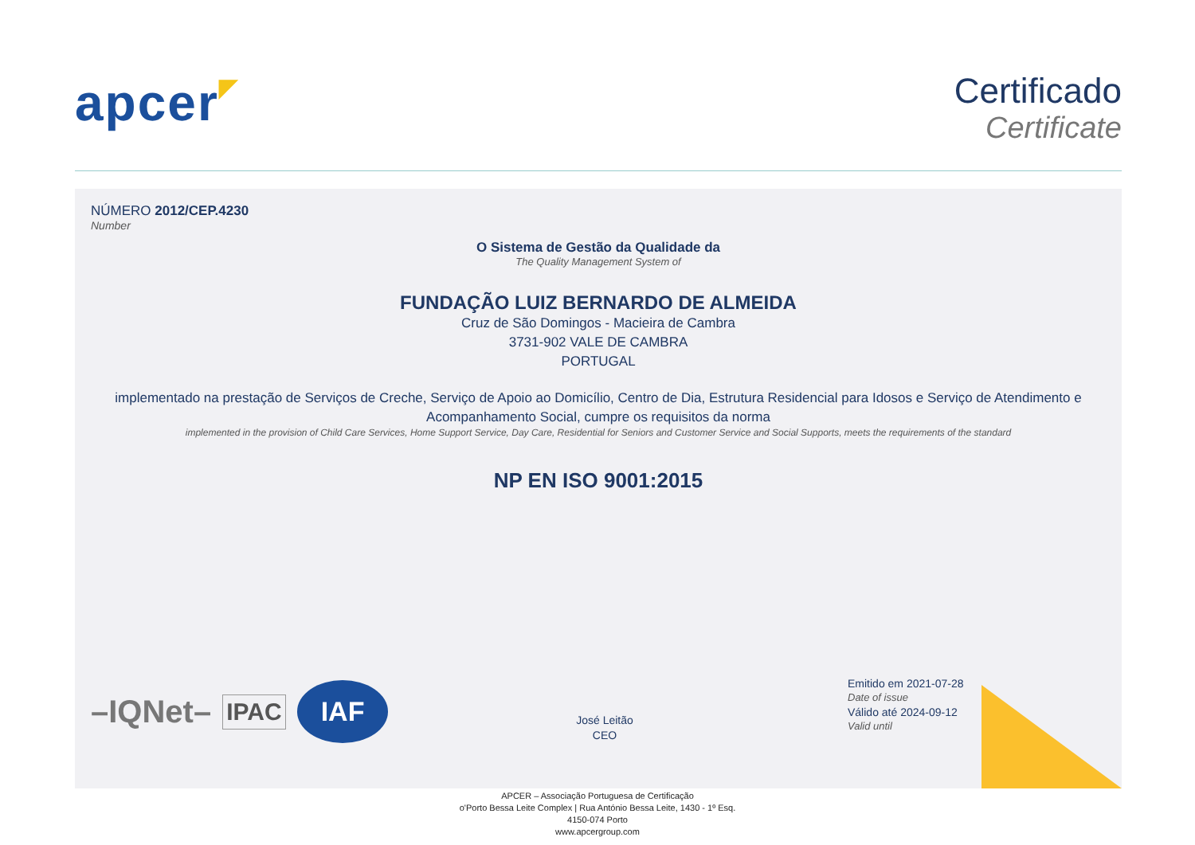apcer◤
Certificado
Certificate
NÚMERO 2012/CEP.4230
Number
O Sistema de Gestão da Qualidade da
The Quality Management System of
FUNDAÇÃO LUIZ BERNARDO DE ALMEIDA
Cruz de São Domingos - Macieira de Cambra
3731-902 VALE DE CAMBRA
PORTUGAL
implementado na prestação de Serviços de Creche, Serviço de Apoio ao Domicílio, Centro de Dia, Estrutura Residencial para Idosos e Serviço de Atendimento e Acompanhamento Social, cumpre os requisitos da norma
implemented in the provision of Child Care Services, Home Support Service, Day Care, Residential for Seniors and Customer Service and Social Supports, meets the requirements of the standard
NP EN ISO 9001:2015
–IQNet– IPAC IAF
José Leitão
CEO
Emitido em 2021-07-28
Date of issue
Válido até 2024-09-12
Valid until
APCER – Associação Portuguesa de Certificação
o'Porto Bessa Leite Complex | Rua António Bessa Leite, 1430 - 1º Esq.
4150-074 Porto
www.apcergroup.com